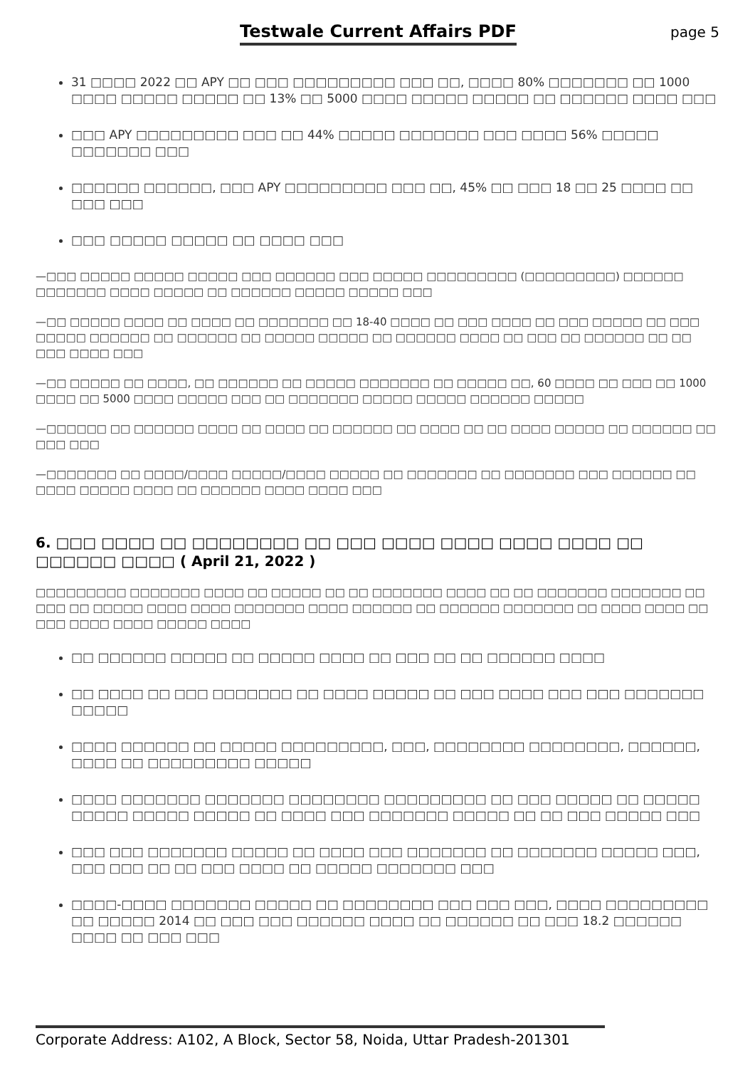Testwale Current Affairs PDF page 5
31 □□□□ 2022 □□ APY □□ □□□ □□□□□□□□□ □□□ □□, □□□□ 80% □□□□□□□ □□ 1000 □□□□ □□□□□ □□□□□ □□ 13% □□ 5000 □□□□ □□□□□ □□□□□ □□ □□□□□□ □□□□ □□□
□□□ APY □□□□□□□□□ □□□ □□ 44% □□□□□ □□□□□□□ □□□ □□□□ 56% □□□□□ □□□□□□□ □□□
□□□□□□ □□□□□□, □□□ APY □□□□□□□□□ □□□ □□, 45% □□ □□□ 18 □□ 25 □□□□ □□ □□□ □□□
□□□ □□□□□ □□□□□ □□ □□□□ □□□
—□□□ □□□□□ □□□□□ □□□□□ □□□ □□□□□□ □□□ □□□□□ □□□□□□□□□ (□□□□□□□□□) □□□□□□ □□□□□□□ □□□□ □□□□□ □□ □□□□□□ □□□□□ □□□□□ □□□
—□□ □□□□□ □□□□ □□ □□□□ □□ □□□□□□□ □□ 18-40 □□□□ □□ □□□ □□□□ □□ □□□ □□□□□ □□ □□□ □□□□□ □□□□□□ □□ □□□□□□ □□ □□□□□ □□□□□ □□ □□□□□□ □□□□ □□ □□□ □□ □□□□□□ □□ □□ □□□ □□□□ □□□
—□□ □□□□□ □□ □□□□, □□ □□□□□□ □□ □□□□□ □□□□□□□ □□ □□□□□ □□, 60 □□□□ □□ □□□ □□ 1000 □□□□ □□ 5000 □□□□ □□□□□ □□□ □□ □□□□□□□ □□□□□ □□□□□ □□□□□□ □□□□□
—□□□□□□ □□ □□□□□□ □□□□ □□ □□□□ □□ □□□□□□ □□ □□□□ □□ □□ □□□□ □□□□□ □□ □□□□□□ □□ □□□ □□□
—□□□□□□□ □□ □□□□/□□□□ □□□□□/□□□□ □□□□□ □□ □□□□□□□ □□ □□□□□□□ □□□ □□□□□□ □□ □□□□ □□□□□ □□□□ □□ □□□□□□ □□□□ □□□□ □□□
6. □□□ □□□□ □□ □□□□□□□□ □□ □□□ □□□□ □□□□ □□□□ □□□□ □□ □□□□□□ □□□□ ( April 21, 2022 )
□□□□□□□□□ □□□□□□□ □□□□ □□ □□□□□ □□ □□ □□□□□□□ □□□□ □□ □□ □□□□□□□ □□□□□□□ □□ □□□ □□ □□□□□ □□□□ □□□□ □□□□□□□ □□□□ □□□□□□ □□ □□□□□□ □□□□□□□ □□ □□□□ □□□□ □□ □□□ □□□□ □□□□ □□□□□ □□□□
□□ □□□□□□ □□□□□ □□ □□□□□ □□□□ □□ □□□ □□ □□ □□□□□□ □□□□
□□ □□□□ □□ □□□ □□□□□□□ □□ □□□□ □□□□□ □□ □□□ □□□□ □□□ □□□ □□□□□□□ □□□□□
□□□□ □□□□□□ □□ □□□□□ □□□□□□□□□, □□□, □□□□□□□□ □□□□□□□□, □□□□□□, □□□□ □□ □□□□□□□□□ □□□□□
□□□□ □□□□□□□ □□□□□□□ □□□□□□□□ □□□□□□□□□ □□ □□□ □□□□□ □□ □□□□□ □□□□□ □□□□□ □□□□□ □□ □□□□ □□□ □□□□□□□ □□□□□ □□ □□ □□□ □□□□□ □□□
□□□ □□□ □□□□□□□ □□□□□ □□ □□□□ □□□ □□□□□□□ □□ □□□□□□□ □□□□□ □□□, □□□ □□□ □□ □□ □□□ □□□□ □□ □□□□□ □□□□□□□ □□□
□□□□-□□□□ □□□□□□□ □□□□□ □□ □□□□□□□□ □□□ □□□ □□□, □□□□ □□□□□□□□□ □□ □□□□□ 2014 □□ □□□ □□□ □□□□□□ □□□□ □□ □□□□□□ □□ □□□ 18.2 □□□□□□ □□□□ □□ □□□ □□□
Corporate Address: A102, A Block, Sector 58, Noida, Uttar Pradesh-201301